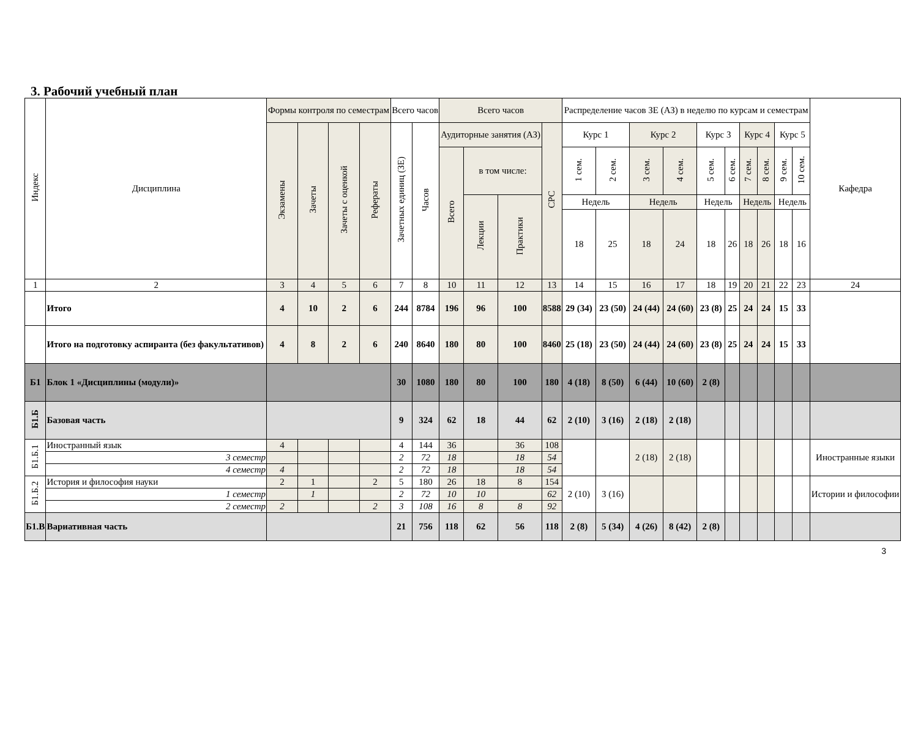3. Рабочий учебный план
| Индекс | Дисциплина | Формы контроля по семестрам | | | | Всего часов | | Всего часов | | | | Распределение часов ЗЕ (АЗ) в неделю по курсам и семестрам | | | | | | | | | | Кафедра |
| --- | --- | --- | --- | --- | --- | --- | --- | --- | --- | --- | --- | --- | --- | --- | --- | --- | --- | --- | --- | --- | --- | --- |
| | | Экзамены | Зачеты | Зачеты с оценкой | Рефераты | Зачетных единиц (ЗЕ) | Часов | Аудиторные занятия (АЗ) | | | СРС | Курс 1 | | Курс 2 | | Курс 3 | | Курс 4 | | Курс 5 | | |
| | | | | | | | | Всего | в том числе: | | | 1 сем. | 2 сем. | 3 сем. | 4 сем. | 5 сем. | 6 сем. | 7 сем. | 8 сем. | 9 сем. | 10 сем. | |
| | | | | | | | | | Лекции | Практики | | Недель | | Недель | | Недель | | Недель | | Недель | | |
| | | | | | | | | | | | | 18 | 25 | 18 | 24 | 18 | 26 | 18 | 26 | 18 | 16 | |
| 1 | 2 | 3 | 4 | 5 | 6 | 7 | 8 | 10 | 11 | 12 | 13 | 14 | 15 | 16 | 17 | 18 | 19 | 20 | 21 | 22 | 23 | 24 |
| | Итого | 4 | 10 | 2 | 6 | 244 | 8784 | 196 | 96 | 100 | 8588 | 29 (34) | 23 (50) | 24 (44) | 24 (60) | 23 (8) | 25 | 24 | 24 | 15 | 33 | |
| | Итого на подготовку аспиранта (без факультативов) | 4 | 8 | 2 | 6 | 240 | 8640 | 180 | 80 | 100 | 8460 | 25 (18) | 23 (50) | 24 (44) | 24 (60) | 23 (8) | 25 | 24 | 24 | 15 | 33 | |
| Б1 | Блок 1 «Дисциплины (модули)» | | | | | 30 | 1080 | 180 | 80 | 100 | 180 | 4 (18) | 8 (50) | 6 (44) | 10 (60) | 2 (8) | | | | | | |
| Б1.Б | Базовая часть | | | | | 9 | 324 | 62 | 18 | 44 | 62 | 2 (10) | 3 (16) | 2 (18) | 2 (18) | | | | | | | |
| Б1.Б.1 | Иностранный язык | 4 | | | | 4 | 144 | 36 | | 36 | 108 | | | 2 (18) | 2 (18) | | | | | | | Иностранные языки |
| | 3 семестр | | | | | 2 | 72 | 18 | | 18 | 54 | | | | | | | | | | | |
| | 4 семестр | 4 | | | | 2 | 72 | 18 | | 18 | 54 | | | | | | | | | | | |
| Б1.Б.2 | История и философия науки | 2 | 1 | | 2 | 5 | 180 | 26 | 18 | 8 | 154 | 2 (10) | 3 (16) | | | | | | | | | Истории и философии |
| | 1 семестр | | 1 | | | 2 | 72 | 10 | 10 | | 62 | | | | | | | | | | | |
| | 2 семестр | 2 | | | 2 | 3 | 108 | 16 | 8 | 8 | 92 | | | | | | | | | | | |
| Б1.В | Вариативная часть | | | | | 21 | 756 | 118 | 62 | 56 | 118 | 2 (8) | 5 (34) | 4 (26) | 8 (42) | 2 (8) | | | | | | |
3